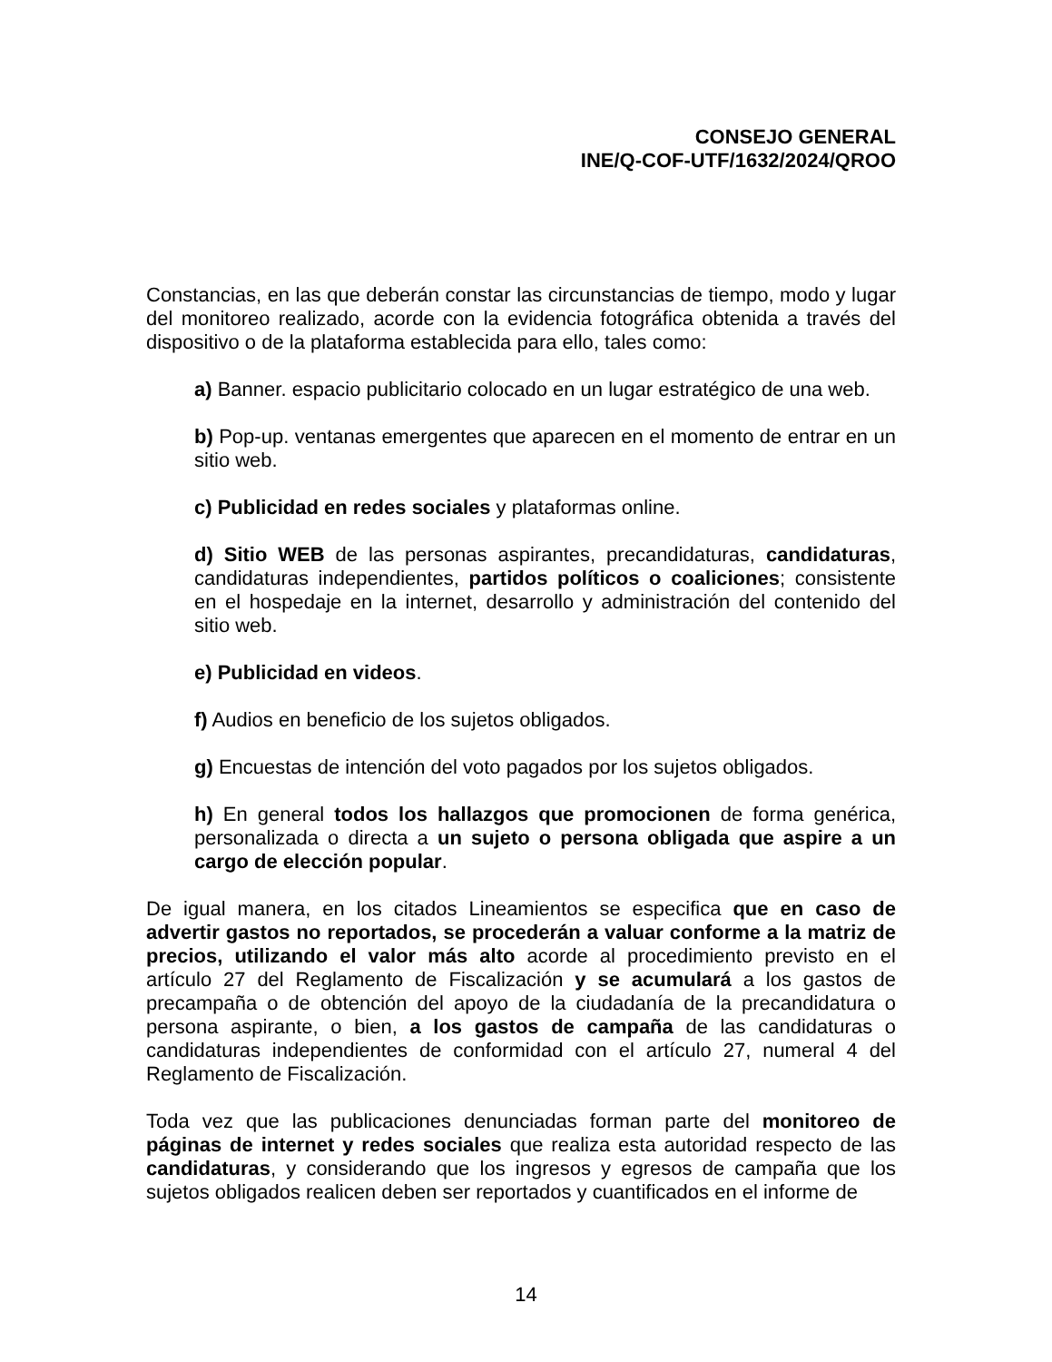CONSEJO GENERAL
INE/Q-COF-UTF/1632/2024/QROO
Constancias, en las que deberán constar las circunstancias de tiempo, modo y lugar del monitoreo realizado, acorde con la evidencia fotográfica obtenida a través del dispositivo o de la plataforma establecida para ello, tales como:
a) Banner. espacio publicitario colocado en un lugar estratégico de una web.
b) Pop-up. ventanas emergentes que aparecen en el momento de entrar en un sitio web.
c) Publicidad en redes sociales y plataformas online.
d) Sitio WEB de las personas aspirantes, precandidaturas, candidaturas, candidaturas independientes, partidos políticos o coaliciones; consistente en el hospedaje en la internet, desarrollo y administración del contenido del sitio web.
e) Publicidad en videos.
f) Audios en beneficio de los sujetos obligados.
g) Encuestas de intención del voto pagados por los sujetos obligados.
h) En general todos los hallazgos que promocionen de forma genérica, personalizada o directa a un sujeto o persona obligada que aspire a un cargo de elección popular.
De igual manera, en los citados Lineamientos se especifica que en caso de advertir gastos no reportados, se procederán a valuar conforme a la matriz de precios, utilizando el valor más alto acorde al procedimiento previsto en el artículo 27 del Reglamento de Fiscalización y se acumulará a los gastos de precampaña o de obtención del apoyo de la ciudadanía de la precandidatura o persona aspirante, o bien, a los gastos de campaña de las candidaturas o candidaturas independientes de conformidad con el artículo 27, numeral 4 del Reglamento de Fiscalización.
Toda vez que las publicaciones denunciadas forman parte del monitoreo de páginas de internet y redes sociales que realiza esta autoridad respecto de las candidaturas, y considerando que los ingresos y egresos de campaña que los sujetos obligados realicen deben ser reportados y cuantificados en el informe de
14